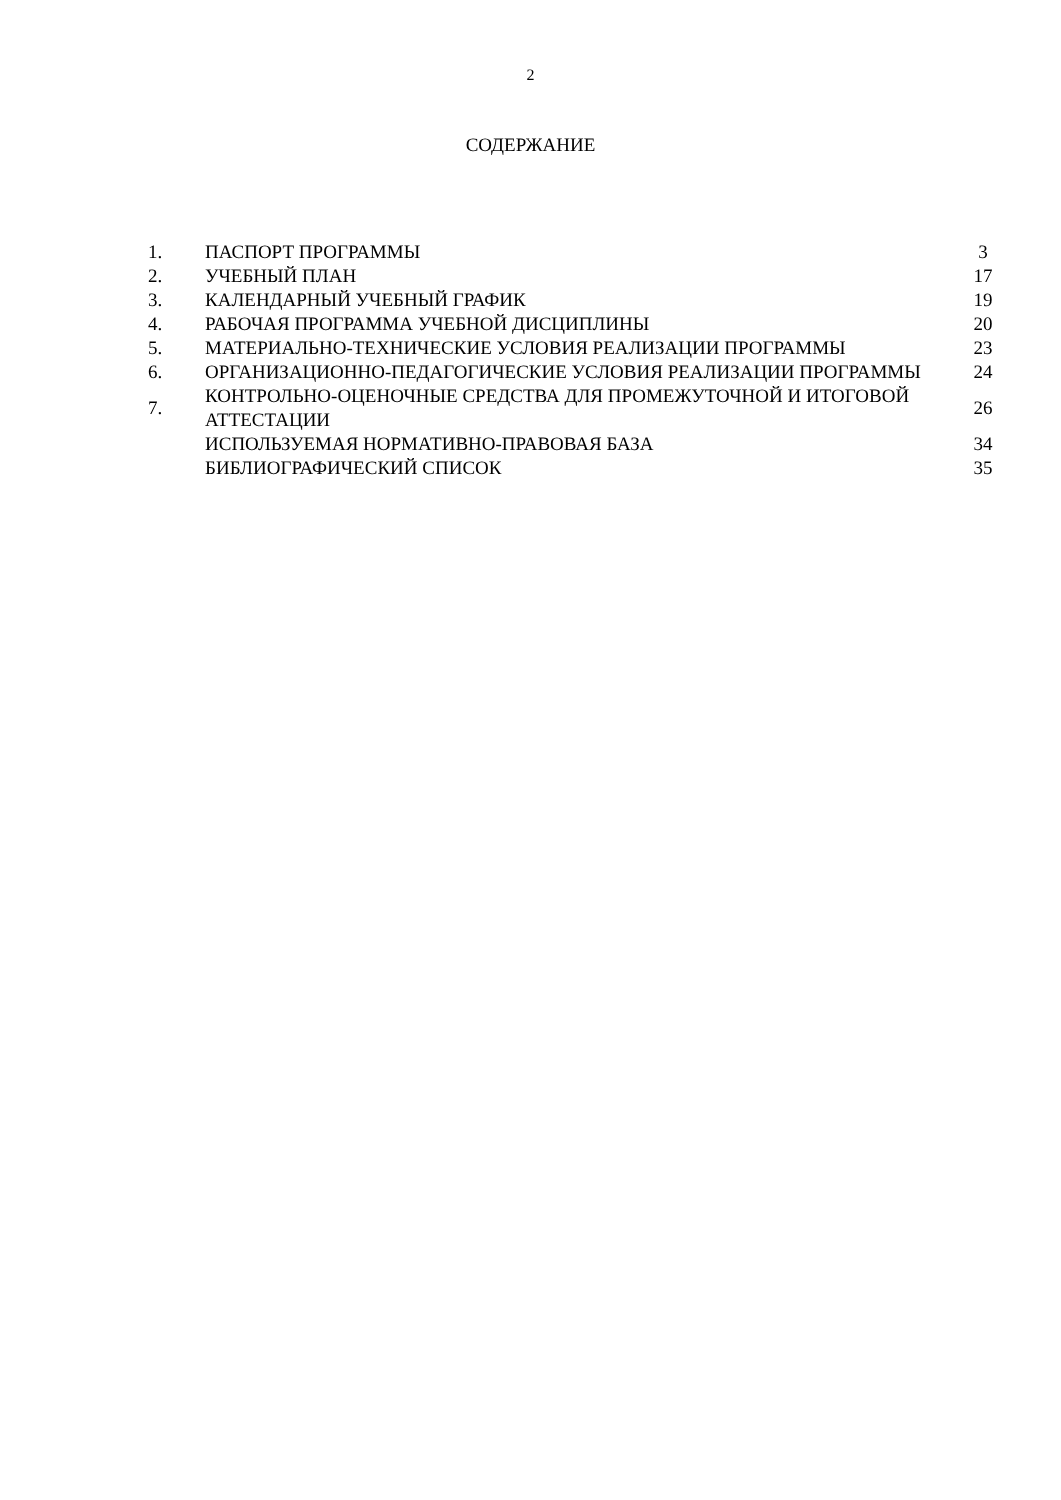2
СОДЕРЖАНИЕ
| 1. | ПАСПОРТ ПРОГРАММЫ | 3 |
| 2. | УЧЕБНЫЙ ПЛАН | 17 |
| 3. | КАЛЕНДАРНЫЙ УЧЕБНЫЙ ГРАФИК | 19 |
| 4. | РАБОЧАЯ ПРОГРАММА УЧЕБНОЙ ДИСЦИПЛИНЫ | 20 |
| 5. | МАТЕРИАЛЬНО-ТЕХНИЧЕСКИЕ УСЛОВИЯ РЕАЛИЗАЦИИ ПРОГРАММЫ | 23 |
| 6. | ОРГАНИЗАЦИОННО-ПЕДАГОГИЧЕСКИЕ УСЛОВИЯ РЕАЛИЗАЦИИ ПРОГРАММЫ | 24 |
| 7. | КОНТРОЛЬНО-ОЦЕНОЧНЫЕ СРЕДСТВА ДЛЯ ПРОМЕЖУТОЧНОЙ И ИТОГОВОЙ АТТЕСТАЦИИ | 26 |
| | ИСПОЛЬЗУЕМАЯ НОРМАТИВНО-ПРАВОВАЯ БАЗА | 34 |
| | БИБЛИОГРАФИЧЕСКИЙ СПИСОК | 35 |